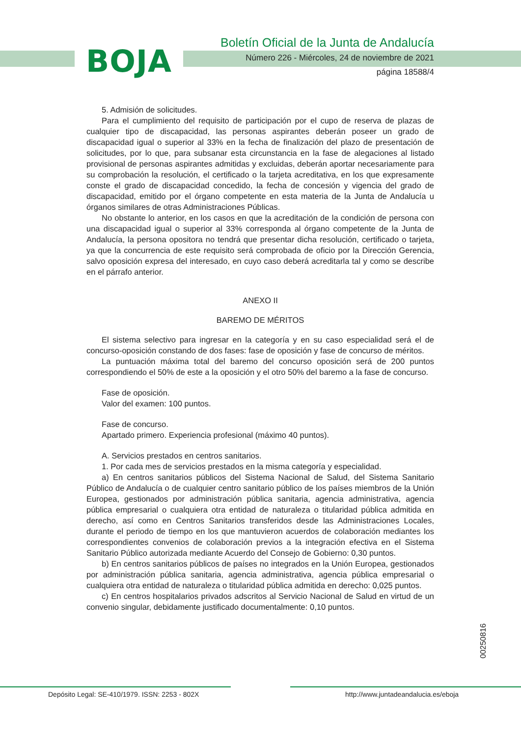BOJA
Boletín Oficial de la Junta de Andalucía
Número 226 - Miércoles, 24 de noviembre de 2021
página 18588/4
5. Admisión de solicitudes.
Para el cumplimiento del requisito de participación por el cupo de reserva de plazas de cualquier tipo de discapacidad, las personas aspirantes deberán poseer un grado de discapacidad igual o superior al 33% en la fecha de finalización del plazo de presentación de solicitudes, por lo que, para subsanar esta circunstancia en la fase de alegaciones al listado provisional de personas aspirantes admitidas y excluidas, deberán aportar necesariamente para su comprobación la resolución, el certificado o la tarjeta acreditativa, en los que expresamente conste el grado de discapacidad concedido, la fecha de concesión y vigencia del grado de discapacidad, emitido por el órgano competente en esta materia de la Junta de Andalucía u órganos similares de otras Administraciones Públicas.
No obstante lo anterior, en los casos en que la acreditación de la condición de persona con una discapacidad igual o superior al 33% corresponda al órgano competente de la Junta de Andalucía, la persona opositora no tendrá que presentar dicha resolución, certificado o tarjeta, ya que la concurrencia de este requisito será comprobada de oficio por la Dirección Gerencia, salvo oposición expresa del interesado, en cuyo caso deberá acreditarla tal y como se describe en el párrafo anterior.
ANEXO II
BAREMO DE MÉRITOS
El sistema selectivo para ingresar en la categoría y en su caso especialidad será el de concurso-oposición constando de dos fases: fase de oposición y fase de concurso de méritos.
La puntuación máxima total del baremo del concurso oposición será de 200 puntos correspondiendo el 50% de este a la oposición y el otro 50% del baremo a la fase de concurso.
Fase de oposición.
Valor del examen: 100 puntos.
Fase de concurso.
Apartado primero. Experiencia profesional (máximo 40 puntos).
A. Servicios prestados en centros sanitarios.
1. Por cada mes de servicios prestados en la misma categoría y especialidad.
a) En centros sanitarios públicos del Sistema Nacional de Salud, del Sistema Sanitario Público de Andalucía o de cualquier centro sanitario público de los países miembros de la Unión Europea, gestionados por administración pública sanitaria, agencia administrativa, agencia pública empresarial o cualquiera otra entidad de naturaleza o titularidad pública admitida en derecho, así como en Centros Sanitarios transferidos desde las Administraciones Locales, durante el periodo de tiempo en los que mantuvieron acuerdos de colaboración mediantes los correspondientes convenios de colaboración previos a la integración efectiva en el Sistema Sanitario Público autorizada mediante Acuerdo del Consejo de Gobierno: 0,30 puntos.
b) En centros sanitarios públicos de países no integrados en la Unión Europea, gestionados por administración pública sanitaria, agencia administrativa, agencia pública empresarial o cualquiera otra entidad de naturaleza o titularidad pública admitida en derecho: 0,025 puntos.
c) En centros hospitalarios privados adscritos al Servicio Nacional de Salud en virtud de un convenio singular, debidamente justificado documentalmente: 0,10 puntos.
00250816
Depósito Legal: SE-410/1979. ISSN: 2253 - 802X
http://www.juntadeandalucia.es/eboja